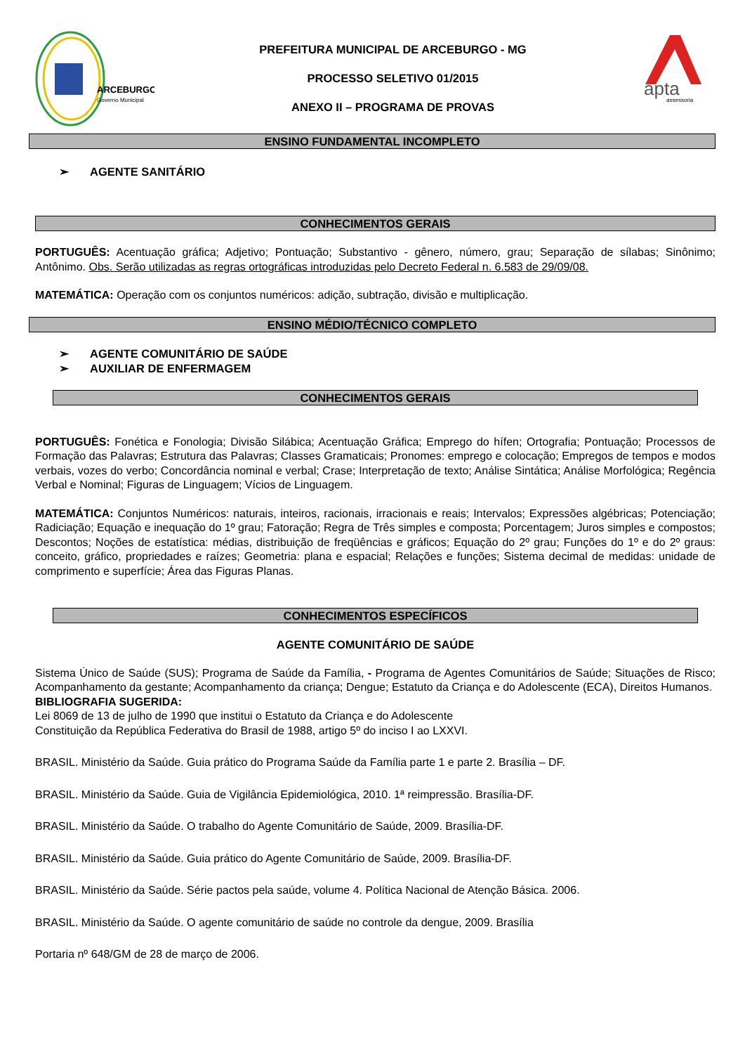ARCEBURGO
Governo Municipal
PREFEITURA MUNICIPAL DE ARCEBURGO - MG
PROCESSO SELETIVO 01/2015
ANEXO II – PROGRAMA DE PROVAS
apta
assessoria
ENSINO FUNDAMENTAL INCOMPLETO
➢ AGENTE SANITÁRIO
CONHECIMENTOS GERAIS
PORTUGUÊS: Acentuação gráfica; Adjetivo; Pontuação; Substantivo - gênero, número, grau; Separação de sílabas; Sinônimo; Antônimo. Obs. Serão utilizadas as regras ortográficas introduzidas pelo Decreto Federal n. 6.583 de 29/09/08.
MATEMÁTICA: Operação com os conjuntos numéricos: adição, subtração, divisão e multiplicação.
ENSINO MÉDIO/TÉCNICO COMPLETO
➢ AGENTE COMUNITÁRIO DE SAÚDE
➢ AUXILIAR DE ENFERMAGEM
CONHECIMENTOS GERAIS
PORTUGUÊS: Fonética e Fonologia; Divisão Silábica; Acentuação Gráfica; Emprego do hífen; Ortografia; Pontuação; Processos de Formação das Palavras; Estrutura das Palavras; Classes Gramaticais; Pronomes: emprego e colocação; Empregos de tempos e modos verbais, vozes do verbo; Concordância nominal e verbal; Crase; Interpretação de texto; Análise Sintática; Análise Morfológica; Regência Verbal e Nominal; Figuras de Linguagem; Vícios de Linguagem.
MATEMÁTICA: Conjuntos Numéricos: naturais, inteiros, racionais, irracionais e reais; Intervalos; Expressões algébricas; Potenciação; Radiciação; Equação e inequação do 1º grau; Fatoração; Regra de Três simples e composta; Porcentagem; Juros simples e compostos; Descontos; Noções de estatística: médias, distribuição de freqüências e gráficos; Equação do 2º grau; Funções do 1º e do 2º graus: conceito, gráfico, propriedades e raízes; Geometria: plana e espacial; Relações e funções; Sistema decimal de medidas: unidade de comprimento e superfície; Área das Figuras Planas.
CONHECIMENTOS ESPECÍFICOS
AGENTE COMUNITÁRIO DE SAÚDE
Sistema Único de Saúde (SUS); Programa de Saúde da Família, - Programa de Agentes Comunitários de Saúde; Situações de Risco; Acompanhamento da gestante; Acompanhamento da criança; Dengue; Estatuto da Criança e do Adolescente (ECA), Direitos Humanos.
BIBLIOGRAFIA SUGERIDA:
Lei 8069 de 13 de julho de 1990 que institui o Estatuto da Criança e do Adolescente
Constituição da República Federativa do Brasil de 1988, artigo 5º do inciso I ao LXXVI.
BRASIL. Ministério da Saúde. Guia prático do Programa Saúde da Família parte 1 e parte 2. Brasília – DF.
BRASIL. Ministério da Saúde. Guia de Vigilância Epidemiológica, 2010. 1ª reimpressão. Brasília-DF.
BRASIL. Ministério da Saúde. O trabalho do Agente Comunitário de Saúde, 2009. Brasília-DF.
BRASIL. Ministério da Saúde. Guia prático do Agente Comunitário de Saúde, 2009. Brasília-DF.
BRASIL. Ministério da Saúde. Série pactos pela saúde, volume 4. Política Nacional de Atenção Básica. 2006.
BRASIL. Ministério da Saúde. O agente comunitário de saúde no controle da dengue, 2009. Brasília
Portaria nº 648/GM de 28 de março de 2006.